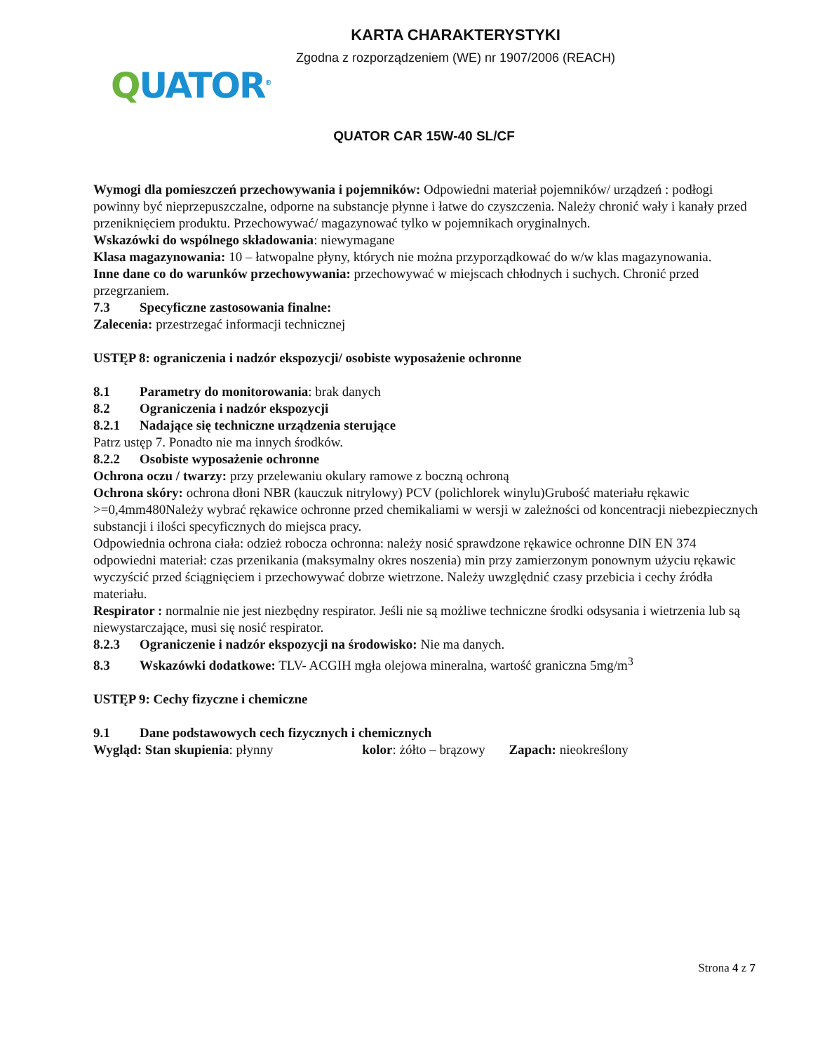KARTA CHARAKTERYSTYKI
Zgodna z rozporządzeniem (WE) nr 1907/2006 (REACH)
QUATOR<sup>®</sup>
QUATOR CAR 15W-40 SL/CF
Wymogi dla pomieszczeń przechowywania i pojemników: Odpowiedni materiał pojemników/ urządzeń : podłogi powinny być nieprzepuszczalne, odporne na substancje płynne i łatwe do czyszczenia. Należy chronić wały i kanały przed przeniknięciem produktu. Przechowywać/ magazynować tylko w pojemnikach oryginalnych.
Wskazówki do wspólnego składowania: niewymagane
Klasa magazynowania: 10 – łatwopalne płyny, których nie można przyporządkować do w/w klas magazynowania.
Inne dane co do warunków przechowywania: przechowywać w miejscach chłodnych i suchych. Chronić przed przegrzaniem.
7.3 Specyficzne zastosowania finalne:
Zalecenia: przestrzegać informacji technicznej
USTĘP 8: ograniczenia i nadzór ekspozycji/ osobiste wyposażenie ochronne
8.1 Parametry do monitorowania: brak danych
8.2 Ograniczenia i nadzór ekspozycji
8.2.1 Nadające się techniczne urządzenia sterujące
Patrz ustęp 7. Ponadto nie ma innych środków.
8.2.2 Osobiste wyposażenie ochronne
Ochrona oczu / twarzy: przy przelewaniu okulary ramowe z boczną ochroną
Ochrona skóry: ochrona dłoni NBR (kauczuk nitrylowy) PCV (polichlorek winylu)Grubość materiału rękawic >=0,4mm480Należy wybrać rękawice ochronne przed chemikaliami w wersji w zależności od koncentracji niebezpiecznych substancji i ilości specyficznych do miejsca pracy.
Odpowiednia ochrona ciała: odzież robocza ochronna: należy nosić sprawdzone rękawice ochronne DIN EN 374 odpowiedni materiał: czas przenikania (maksymalny okres noszenia) min przy zamierzonym ponownym użyciu rękawic wyczyścić przed ściągnięciem i przechowywać dobrze wietrzone. Należy uwzględnić czasy przebicia i cechy źródła materiału.
Respirator : normalnie nie jest niezbędny respirator. Jeśli nie są możliwe techniczne środki odsysania i wietrzenia lub są niewystarczające, musi się nosić respirator.
8.2.3 Ograniczenie i nadzór ekspozycji na środowisko: Nie ma danych.
8.3 Wskazówki dodatkowe: TLV- ACGIH mgła olejowa mineralna, wartość graniczna 5mg/m<sup>3</sup>
USTĘP 9: Cechy fizyczne i chemiczne
9.1 Dane podstawowych cech fizycznych i chemicznych
Wygląd: Stan skupienia: płynny kolor: żółto – brązowy Zapach: nieokreślony
Strona 4 z 7